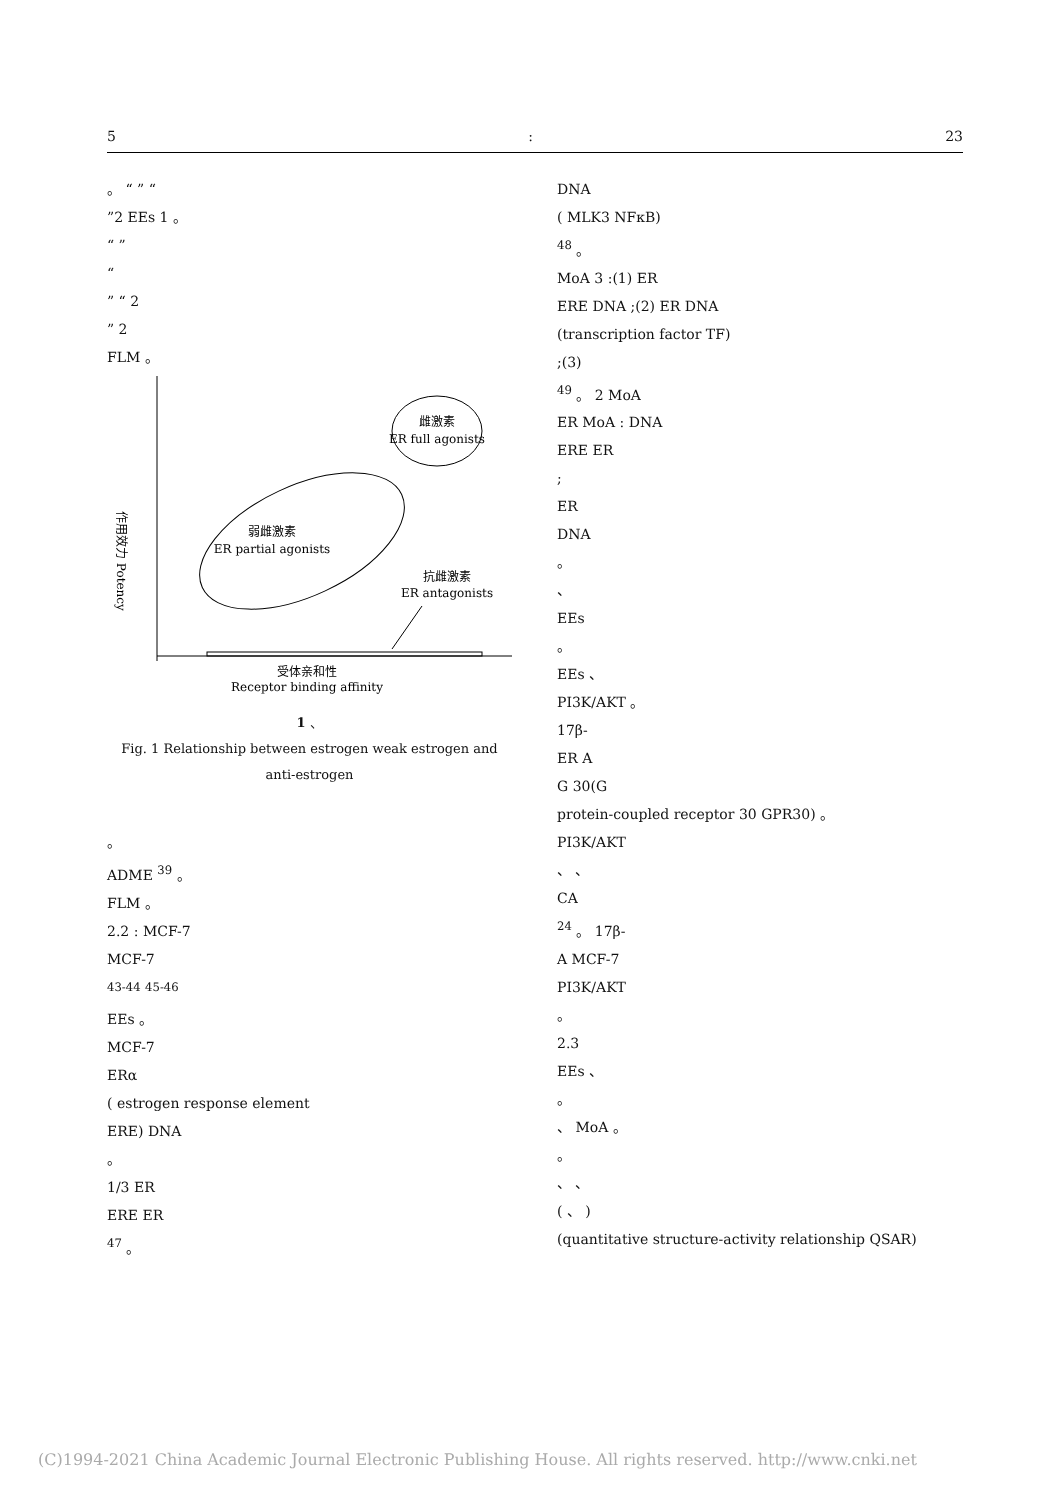5: 23
。 “ ” “
”2 EEs 1 。
“ ”
“
” “ 2
” 2
FLM 。
雌激素
ER full agonists
弱雌激素
ER partial agonists
抗雌激素
ER antagonists
作用效力 Potency
受体亲和性
Receptor binding affinity
1 、
Fig. 1 Relationship between estrogen weak estrogen and anti-estrogen
。
ADME <sup>39</sup> 。
FLM 。
2.2 : MCF-7
MCF-7
<sup>43-44</sup> <sup>45-46</sup>
EEs 。
MCF-7
ERα
( estrogen response element
ERE) DNA
。
1/3 ER
ERE ER
<sup>47</sup> 。
DNA
( MLK3 NFκB)
<sup>48</sup> 。
MoA 3 :(1) ER
ERE DNA ;(2) ER DNA
(transcription factor TF)
;(3)
<sup>49</sup> 。 2 MoA
ER MoA : DNA
ERE ER
;
ER
DNA
。
、
EEs
。
EEs 、
PI3K/AKT 。
17β-
ER A
G 30(G
protein-coupled receptor 30 GPR30) 。
PI3K/AKT
、 、
CA
<sup>24</sup> 。 17β-
A MCF-7
PI3K/AKT
。
2.3
EEs 、
。
、 MoA 。
。
、 、
( 、 )
(quantitative structure-activity relationship QSAR)
(C)1994-2021 China Academic Journal Electronic Publishing House. All rights reserved. http://www.cnki.net